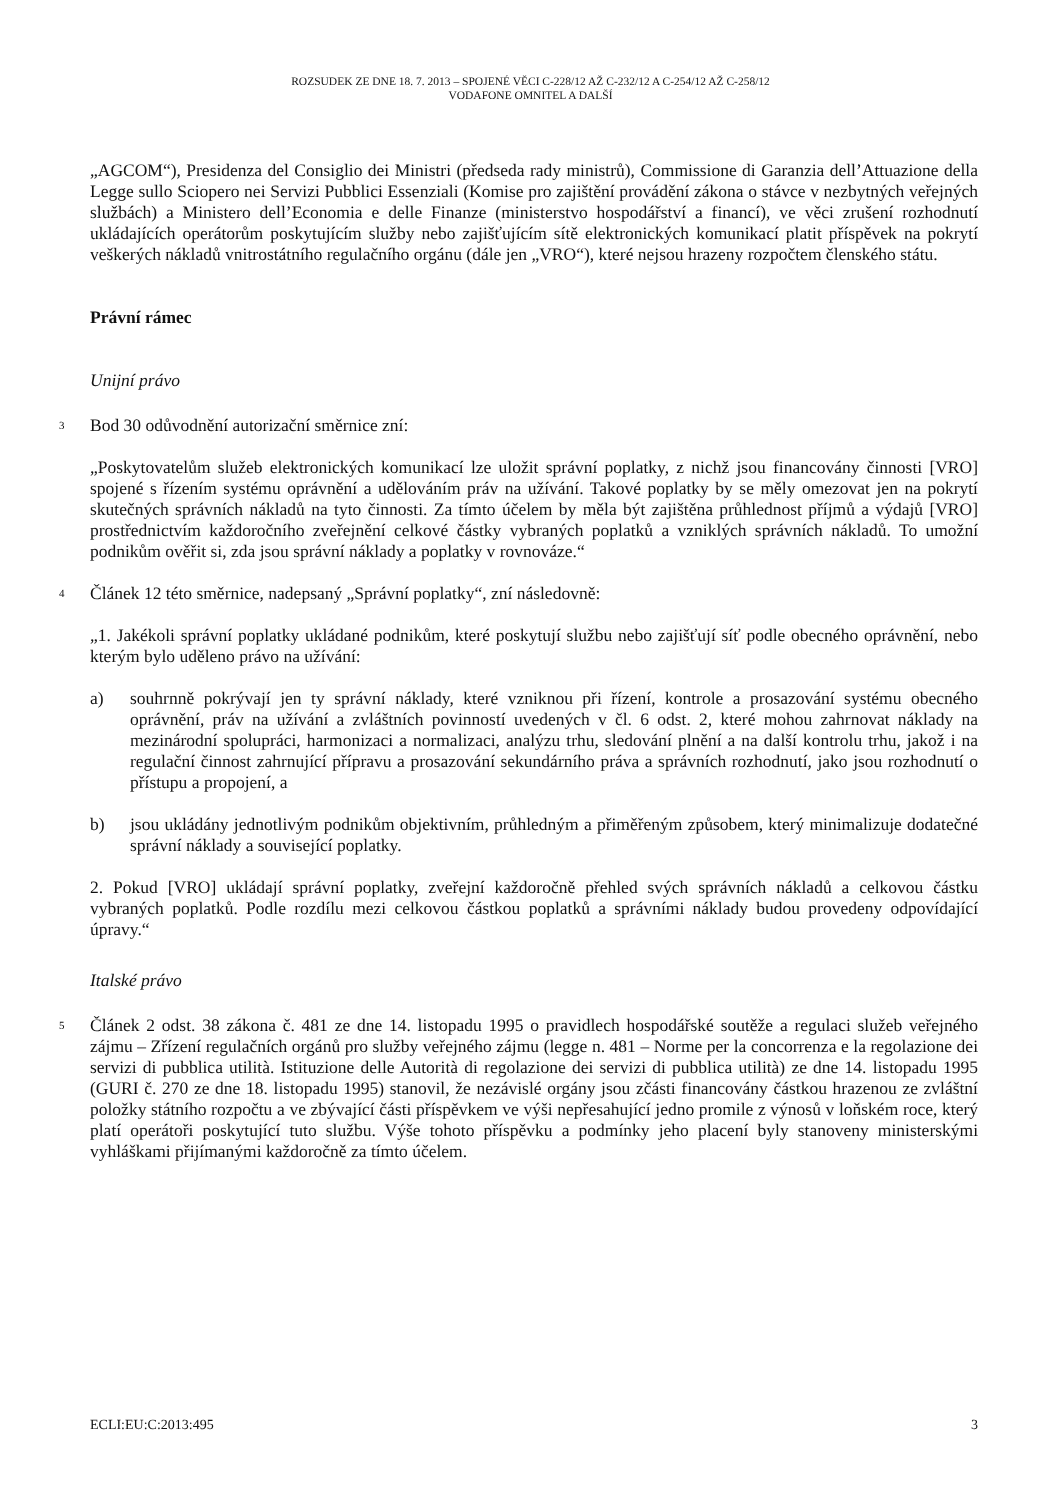ROZSUDEK ZE DNE 18. 7. 2013 – SPOJENÉ VĚCI C-228/12 AŽ C-232/12 A C-254/12 AŽ C-258/12
VODAFONE OMNITEL A DALŠÍ
„AGCOM“), Presidenza del Consiglio dei Ministri (předseda rady ministrů), Commissione di Garanzia dell’Attuazione della Legge sullo Sciopero nei Servizi Pubblici Essenziali (Komise pro zajištění provádění zákona o stávce v nezbytných veřejných službách) a Ministero dell’Economia e delle Finanze (ministerstvo hospodářství a financí), ve věci zrušení rozhodnutí ukládajících operátorům poskytujícím služby nebo zajišťujícím sítě elektronických komunikací platit příspěvek na pokrytí veškerých nákladů vnitrostátního regulačního orgánu (dále jen „VRO“), které nejsou hrazeny rozpočtem členského státu.
Právní rámec
Unijní právo
3
Bod 30 odůvodnění autorizační směrnice zní:
„Poskytovatelům služeb elektronických komunikací lze uložit správní poplatky, z nichž jsou financovány činnosti [VRO] spojené s řízením systému oprávnění a udělováním práv na užívání. Takové poplatky by se měly omezovat jen na pokrytí skutečných správních nákladů na tyto činnosti. Za tímto účelem by měla být zajištěna průhlednost příjmů a výdajů [VRO] prostřednictvím každoročního zveřejnění celkové částky vybraných poplatků a vzniklých správních nákladů. To umožní podnikům ověřit si, zda jsou správní náklady a poplatky v rovnováze.“
4
Článek 12 této směrnice, nadepsaný „Správní poplatky“, zní následovně:
„1. Jakékoli správní poplatky ukládané podnikům, které poskytují službu nebo zajišťují síť podle obecného oprávnění, nebo kterým bylo uděleno právo na užívání:
a) souhrnně pokrývají jen ty správní náklady, které vzniknou při řízení, kontrole a prosazování systému obecného oprávnění, práv na užívání a zvláštních povinností uvedených v čl. 6 odst. 2, které mohou zahrnovat náklady na mezinárodní spolupráci, harmonizaci a normalizaci, analýzu trhu, sledování plnění a na další kontrolu trhu, jakož i na regulační činnost zahrnující přípravu a prosazování sekundárního práva a správních rozhodnutí, jako jsou rozhodnutí o přístupu a propojení, a
b) jsou ukládány jednotlivým podnikům objektivním, průhledným a přiměřeným způsobem, který minimalizuje dodatečné správní náklady a související poplatky.
2. Pokud [VRO] ukládají správní poplatky, zveřejní každoročně přehled svých správních nákladů a celkovou částku vybraných poplatků. Podle rozdílu mezi celkovou částkou poplatků a správními náklady budou provedeny odpovídající úpravy.“
Italské právo
5
Článek 2 odst. 38 zákona č. 481 ze dne 14. listopadu 1995 o pravidlech hospodářské soutěže a regulaci služeb veřejného zájmu – Zřízení regulačních orgánů pro služby veřejného zájmu (legge n. 481 – Norme per la concorrenza e la regolazione dei servizi di pubblica utilità. Istituzione delle Autorità di regolazione dei servizi di pubblica utilità) ze dne 14. listopadu 1995 (GURI č. 270 ze dne 18. listopadu 1995) stanovil, že nezávislé orgány jsou zčásti financovány částkou hrazenou ze zvláštní položky státního rozpočtu a ve zbývající části příspěvkem ve výši nepřesahující jedno promile z výnosů v loňském roce, který platí operátoři poskytující tuto službu. Výše tohoto příspěvku a podmínky jeho placení byly stanoveny ministerskými vyhláškami přijímanými každoročně za tímto účelem.
ECLI:EU:C:2013:495 3